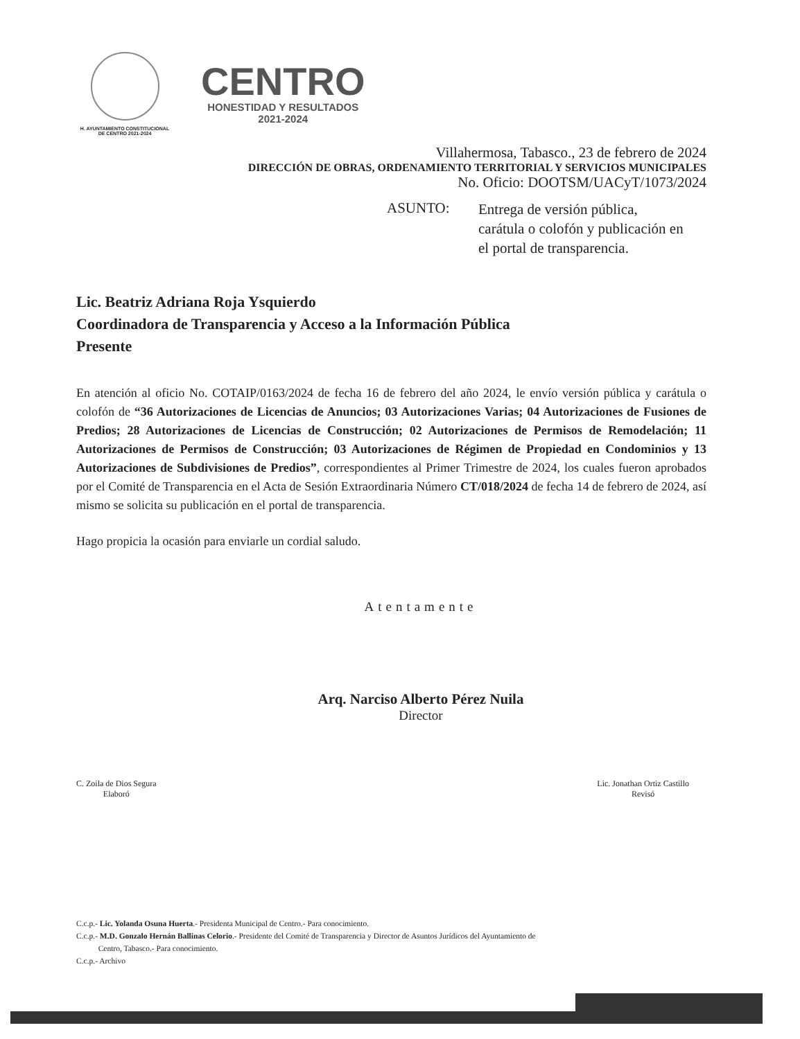H. AYUNTAMIENTO CONSTITUCIONAL
DE CENTRO 2021-2024
CENTRO
HONESTIDAD Y RESULTADOS
2021-2024
Villahermosa, Tabasco., 23 de febrero de 2024
DIRECCIÓN DE OBRAS, ORDENAMIENTO TERRITORIAL Y SERVICIOS MUNICIPALES
No. Oficio: DOOTSM/UACyT/1073/2024
ASUNTO:
Entrega de versión pública, carátula o colofón y publicación en el portal de transparencia.
Lic. Beatriz Adriana Roja Ysquierdo
Coordinadora de Transparencia y Acceso a la Información Pública
Presente
En atención al oficio No. COTAIP/0163/2024 de fecha 16 de febrero del año 2024, le envío versión pública y carátula o colofón de “36 Autorizaciones de Licencias de Anuncios; 03 Autorizaciones Varias; 04 Autorizaciones de Fusiones de Predios; 28 Autorizaciones de Licencias de Construcción; 02 Autorizaciones de Permisos de Remodelación; 11 Autorizaciones de Permisos de Construcción; 03 Autorizaciones de Régimen de Propiedad en Condominios y 13 Autorizaciones de Subdivisiones de Predios”, correspondientes al Primer Trimestre de 2024, los cuales fueron aprobados por el Comité de Transparencia en el Acta de Sesión Extraordinaria Número CT/018/2024 de fecha 14 de febrero de 2024, así mismo se solicita su publicación en el portal de transparencia.
Hago propicia la ocasión para enviarle un cordial saludo.
Atentamente
Arq. Narciso Alberto Pérez Nuila
Director
C. Zoila de Dios Segura
Elaboró
Lic. Jonathan Ortiz Castillo
Revisó
C.c.p.- Lic. Yolanda Osuna Huerta.- Presidenta Municipal de Centro.- Para conocimiento.
C.c.p.- M.D. Gonzalo Hernán Ballinas Celorio.- Presidente del Comité de Transparencia y Director de Asuntos Jurídicos del Ayuntamiento de
Centro, Tabasco.- Para conocimiento.
C.c.p.- Archivo